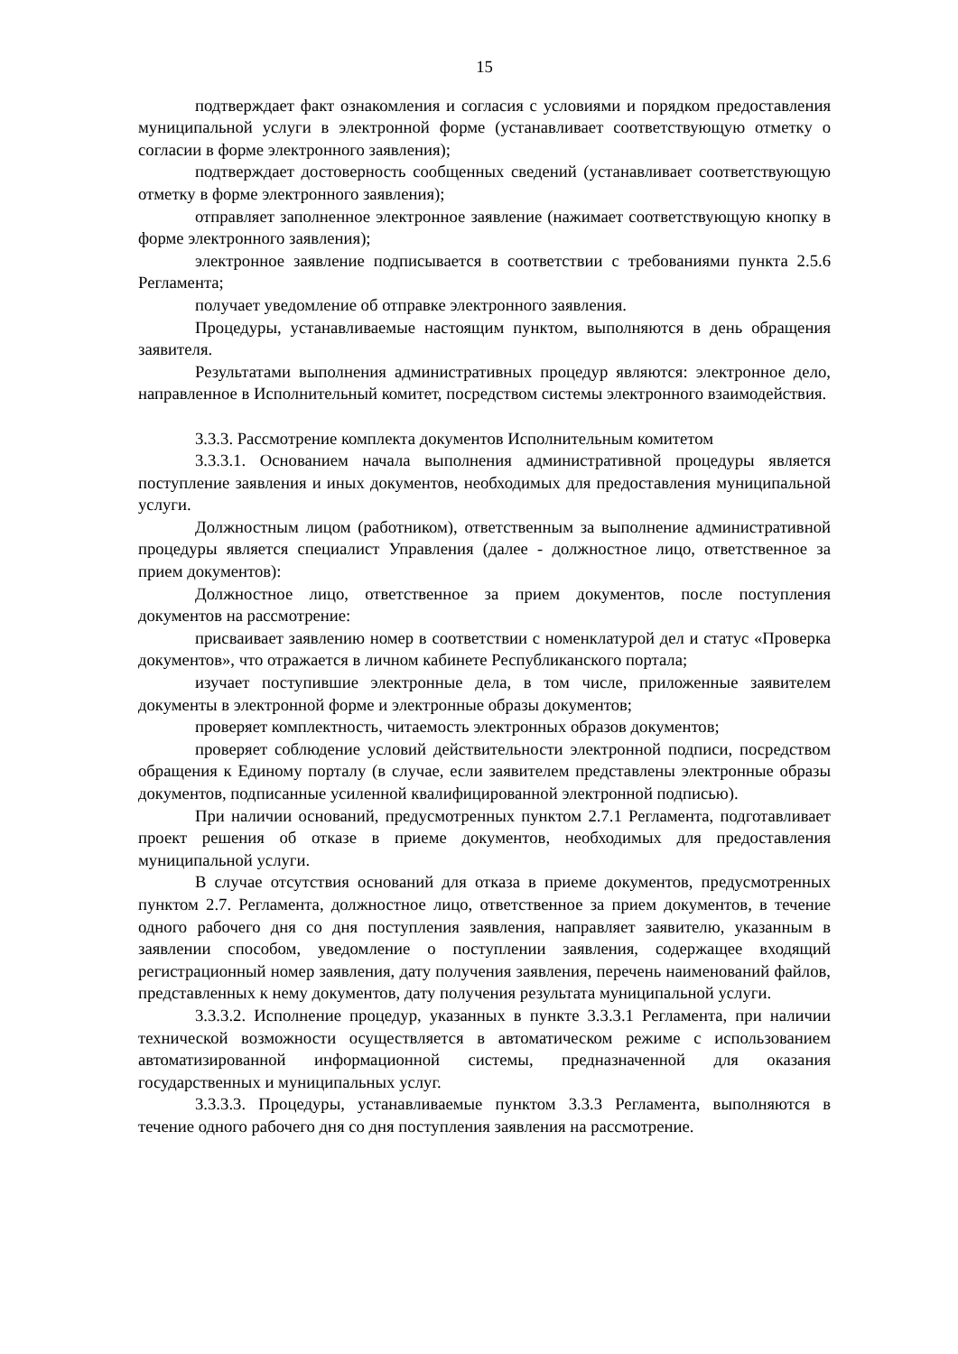15
подтверждает факт ознакомления и согласия с условиями и порядком предоставления муниципальной услуги в электронной форме (устанавливает соответствующую отметку о согласии в форме электронного заявления);
подтверждает достоверность сообщенных сведений (устанавливает соответствующую отметку в форме электронного заявления);
отправляет заполненное электронное заявление (нажимает соответствующую кнопку в форме электронного заявления);
электронное заявление подписывается в соответствии с требованиями пункта 2.5.6 Регламента;
получает уведомление об отправке электронного заявления.
Процедуры, устанавливаемые настоящим пунктом, выполняются в день обращения заявителя.
Результатами выполнения административных процедур являются: электронное дело, направленное в Исполнительный комитет, посредством системы электронного взаимодействия.
3.3.3. Рассмотрение комплекта документов Исполнительным комитетом
3.3.3.1. Основанием начала выполнения административной процедуры является поступление заявления и иных документов, необходимых для предоставления муниципальной услуги.
Должностным лицом (работником), ответственным за выполнение административной процедуры является специалист Управления (далее - должностное лицо, ответственное за прием документов):
Должностное лицо, ответственное за прием документов, после поступления документов на рассмотрение:
присваивает заявлению номер в соответствии с номенклатурой дел и статус «Проверка документов», что отражается в личном кабинете Республиканского портала;
изучает поступившие электронные дела, в том числе, приложенные заявителем документы в электронной форме и электронные образы документов;
проверяет комплектность, читаемость электронных образов документов;
проверяет соблюдение условий действительности электронной подписи, посредством обращения к Единому порталу (в случае, если заявителем представлены электронные образы документов, подписанные усиленной квалифицированной электронной подписью).
При наличии оснований, предусмотренных пунктом 2.7.1 Регламента, подготавливает проект решения об отказе в приеме документов, необходимых для предоставления муниципальной услуги.
В случае отсутствия оснований для отказа в приеме документов, предусмотренных пунктом 2.7. Регламента, должностное лицо, ответственное за прием документов, в течение одного рабочего дня со дня поступления заявления, направляет заявителю, указанным в заявлении способом, уведомление о поступлении заявления, содержащее входящий регистрационный номер заявления, дату получения заявления, перечень наименований файлов, представленных к нему документов, дату получения результата муниципальной услуги.
3.3.3.2. Исполнение процедур, указанных в пункте 3.3.3.1 Регламента, при наличии технической возможности осуществляется в автоматическом режиме с использованием автоматизированной информационной системы, предназначенной для оказания государственных и муниципальных услуг.
3.3.3.3. Процедуры, устанавливаемые пунктом 3.3.3 Регламента, выполняются в течение одного рабочего дня со дня поступления заявления на рассмотрение.